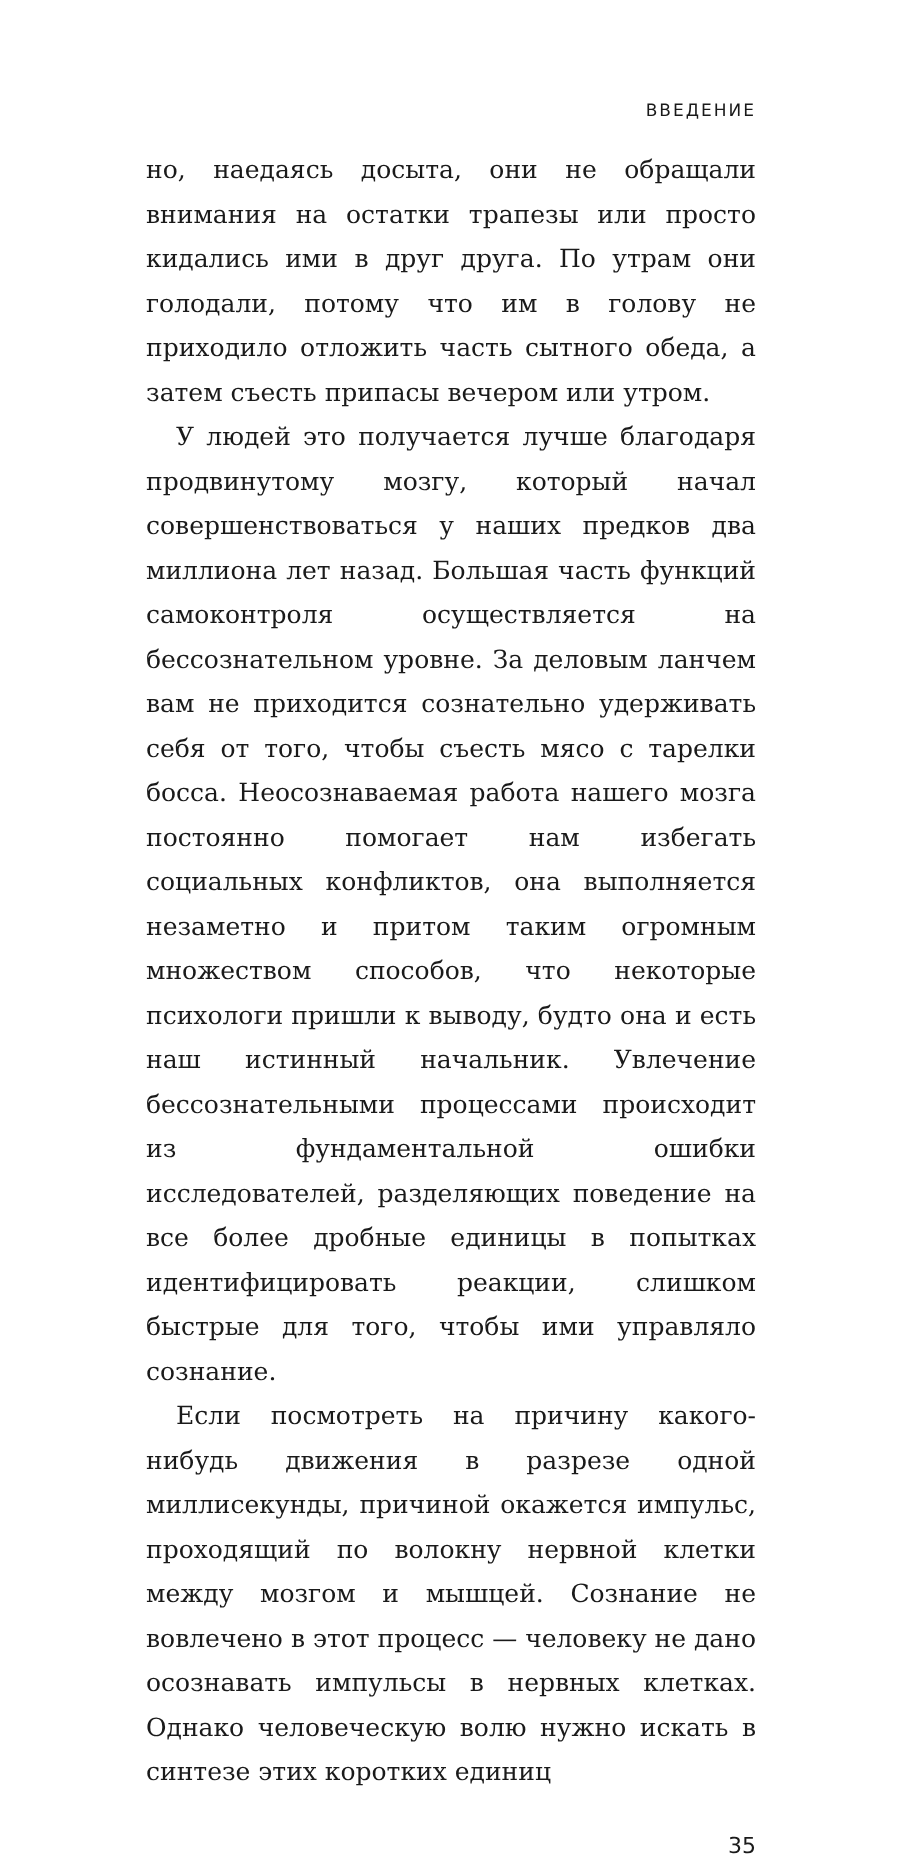ВВЕДЕНИЕ
но, наедаясь досыта, они не обращали внимания на остатки трапезы или просто кидались ими в друг друга. По утрам они голодали, потому что им в голову не приходило отложить часть сытного обеда, а затем съесть припасы вечером или утром.
У людей это получается лучше благодаря продвинутому мозгу, который начал совершенствоваться у наших предков два миллиона лет назад. Большая часть функций самоконтроля осуществляется на бессознательном уровне. За деловым ланчем вам не приходится сознательно удерживать себя от того, чтобы съесть мясо с тарелки босса. Неосознаваемая работа нашего мозга постоянно помогает нам избегать социальных конфликтов, она выполняется незаметно и притом таким огромным множеством способов, что некоторые психологи пришли к выводу, будто она и есть наш истинный начальник. Увлечение бессознательными процессами происходит из фундаментальной ошибки исследователей, разделяющих поведение на все более дробные единицы в попытках идентифицировать реакции, слишком быстрые для того, чтобы ими управляло сознание.
Если посмотреть на причину какого-нибудь движения в разрезе одной миллисекунды, причиной окажется импульс, проходящий по волокну нервной клетки между мозгом и мышцей. Сознание не вовлечено в этот процесс — человеку не дано осознавать импульсы в нервных клетках. Однако человеческую волю нужно искать в синтезе этих коротких единиц
35